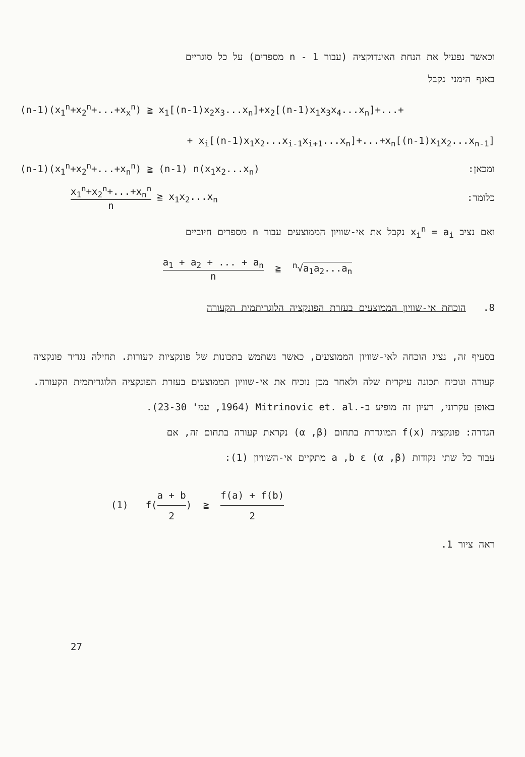וכאשר נפעיל את הנחת האינדוקציה (עבור 1 - n מספרים) על כל סוגריים
באגף הימני נקבל
(n-1)(x<sub>1</sub><sup>n</sup>+x<sub>2</sub><sup>n</sup>+...+x<sub>x</sub><sup>n</sup>) ≧ x<sub>1</sub>[(n-1)x<sub>2</sub>x<sub>3</sub>...x<sub>n</sub>]+x<sub>2</sub>[(n-1)x<sub>1</sub>x<sub>3</sub>x<sub>4</sub>...x<sub>n</sub>]+...+
+ x<sub>i</sub>[(n-1)x<sub>1</sub>x<sub>2</sub>...x<sub>i-1</sub>x<sub>i+1</sub>...x<sub>n</sub>]+...+x<sub>n</sub>[(n-1)x<sub>1</sub>x<sub>2</sub>...x<sub>n-1</sub>]
(n-1)(x<sub>1</sub><sup>n</sup>+x<sub>2</sub><sup>n</sup>+...+x<sub>n</sub><sup>n</sup>) ≧ (n-1) n(x<sub>1</sub>x<sub>2</sub>...x<sub>n</sub>) ומכאן:
x<sub>1</sub><sup>n</sup>+x<sub>2</sub><sup>n</sup>+...+x<sub>n</sub><sup>n</sup> n ≧ x<sub>1</sub>x<sub>2</sub>...x<sub>n</sub> כלומר:
ואם נציב x<sub>i</sub><sup>n</sup> = a<sub>i</sub> נקבל את אי-שוויון הממוצעים עבור n מספרים חיוביים
a<sub>1</sub> + a<sub>2</sub> + ... + a<sub>n</sub> n ≧ <sup>n</sup>√a<sub>1</sub>a<sub>2</sub>...a<sub>n</sub>
8. הוכחת אי-שוויון הממוצעים בעזרת הפונקציה הלוגריתמית הקעורה
בסעיף זה, נציג הוכחה לאי-שוויון הממוצעים, כאשר נשתמש בתכונות של פונקציות קעורות. תחילה נגדיר פונקציה קעורה ונוכיח תכונה עיקרית שלה ולאחר מכן נוכיח את אי-שוויון הממוצעים בעזרת הפונקציה הלוגריתמית הקעורה. באופן עקרוני, רעיון זה מופיע ב-.Mitrinovic et. al (1964, עמ' 23-30).
הגדרה: פונקציה f(x) המוגדרת בתחום (α ,β) נקראת קעורה בתחום זה, אם
עבור כל שתי נקודות a ,b ε (α ,β) מתקיים אי-השוויון (1):
(1) f(a + b 2) ≧ f(a) + f(b) 2
ראה ציור 1.
27